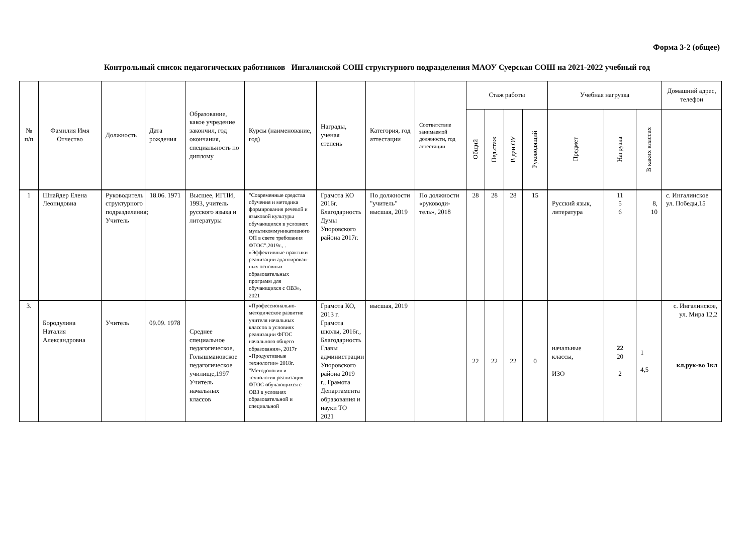Форма 3-2 (общее)
Контрольный список педагогических работников Ингалинской СОШ структурного подразделения МАОУ Суерская СОШ на 2021-2022 учебный год
| № п/п | Фамилия Имя Отчество | Должность | Дата рождения | Образование, какое учреде­ние закончил, год окончания, специальность по диплому | Курсы (наименование, год) | Награды, ученая степень | Категория, год аттестации | Соответствие занимаемой должности, год аттестации | Стаж работы | | | | Учебная нагрузка | | | Домашний адрес, телефон |
| --- | --- | --- | --- | --- | --- | --- | --- | --- | --- | --- | --- | --- | --- | --- | --- | --- |
| | | | | | | | | | Общий | Пед.стаж | В дан.ОУ | Руководящий | Предмет | Нагрузка | В каких классах | |
| 1 | Шнайдер Елена Леонидовна | Руководитель структурного подразделения; Учитель | 18.06. 1971 | Высшее, ИГПИ, 1993, учитель русского языка и литературы | "Современные средства обучения и методика формиро­вания речевой и языковой культуры обучающихся в условиях мульти­коммуникативного ОП в свете требова­ния ФГОС",2019г., . «Эффективные практики реализа­ции адаптирован­ных основных образовательных программ для обучающихся с ОВЗ», 2021 | Грамота КО 2016г. Благодарность Думы Упоровского района 2017г. | По должности "учитель" высшая, 2019 | По должности «руководи­тель», 2018 | 28 | 28 | 28 | 15 | Русский язык, литература | 11 5 6 | 8, 10 | с. Ингалинское ул. Победы,15 |
| 3. | Бородулина Наталия Александровна | Учитель | 09.09. 1978 | Среднее специальное педагогическое, Голышмановское педагоги­ческое учи­лище,1997 Учитель начальных классов | «Профессионально-методическое развитие учителя начальных классов в условиях реализации ФГОС начального общего образования», 2017г «Продуктивные технологии» 2018г. "Методология и технология реализация ФГОС обучающихся с ОВЗ в условиях образовательной и специальной | Грамота КО, 2013 г. Грамота школы, 2016г., Благодарность Главы администрации Упоровского района 2019 г., Грамота Департамента образо­вания и на­уки ТО 2021 | высшая, 2019 | | 22 | 22 | 22 | 0 | начальные классы, ИЗО | 22 20 2 | 1 4,5 | с. Ингалинское, ул. Мира 12,2 кл.рук-во 1кл |